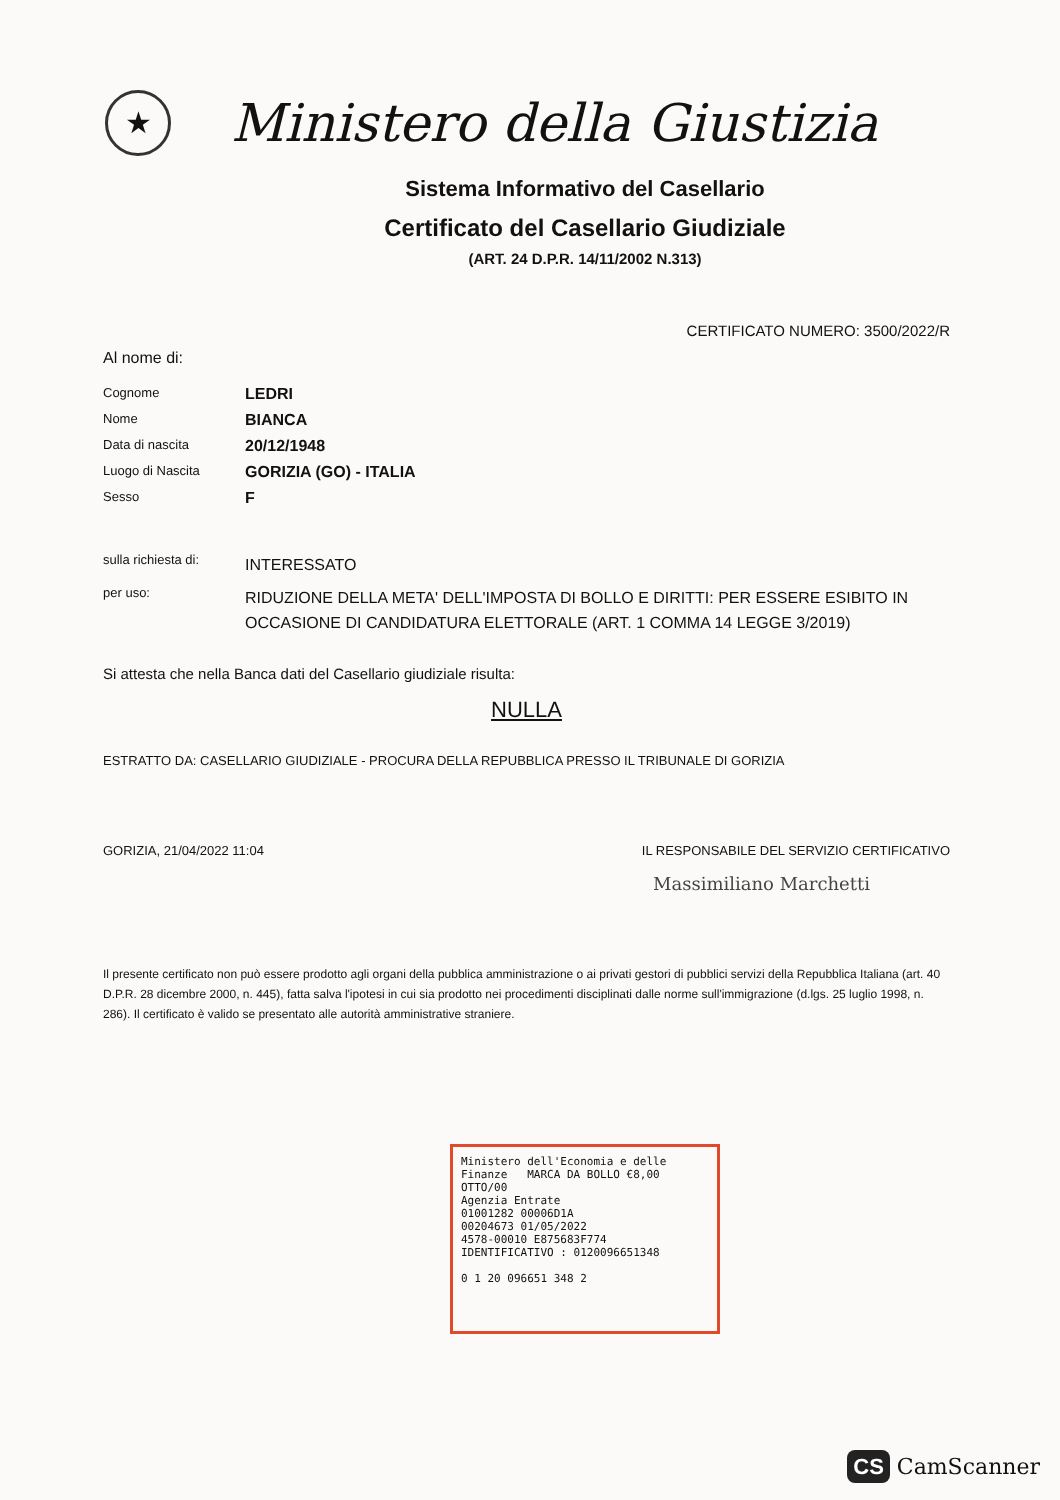★
Ministero della Giustizia
Sistema Informativo del Casellario
Certificato del Casellario Giudiziale
(ART. 24 D.P.R. 14/11/2002 N.313)
CERTIFICATO NUMERO: 3500/2022/R
Al nome di:
Cognome
LEDRI
Nome
BIANCA
Data di nascita
20/12/1948
Luogo di Nascita
GORIZIA (GO) - ITALIA
Sesso
F
sulla richiesta di:
INTERESSATO
per uso:
RIDUZIONE DELLA META' DELL'IMPOSTA DI BOLLO E DIRITTI: PER ESSERE ESIBITO IN OCCASIONE DI CANDIDATURA ELETTORALE (ART. 1 COMMA 14 LEGGE 3/2019)
Si attesta che nella Banca dati del Casellario giudiziale risulta:
NULLA
ESTRATTO DA: CASELLARIO GIUDIZIALE - PROCURA DELLA REPUBBLICA PRESSO IL TRIBUNALE DI GORIZIA
GORIZIA, 21/04/2022 11:04 IL RESPONSABILE DEL SERVIZIO CERTIFICATIVO
Massimiliano Marchetti
Il presente certificato non può essere prodotto agli organi della pubblica amministrazione o ai privati gestori di pubblici servizi della Repubblica Italiana (art. 40 D.P.R. 28 dicembre 2000, n. 445), fatta salva l'ipotesi in cui sia prodotto nei procedimenti disciplinati dalle norme sull'immigrazione (d.lgs. 25 luglio 1998, n. 286). Il certificato è valido se presentato alle autorità amministrative straniere.
Ministero dell'Economia e delle Finanze MARCA DA BOLLO €8,00 OTTO/00
Agenzia Entrate
01001282 00006D1A
00204673 01/05/2022
4578-00010 E875683F774
IDENTIFICATIVO : 0120096651348
0 1 20 096651 348 2
CS CamScanner